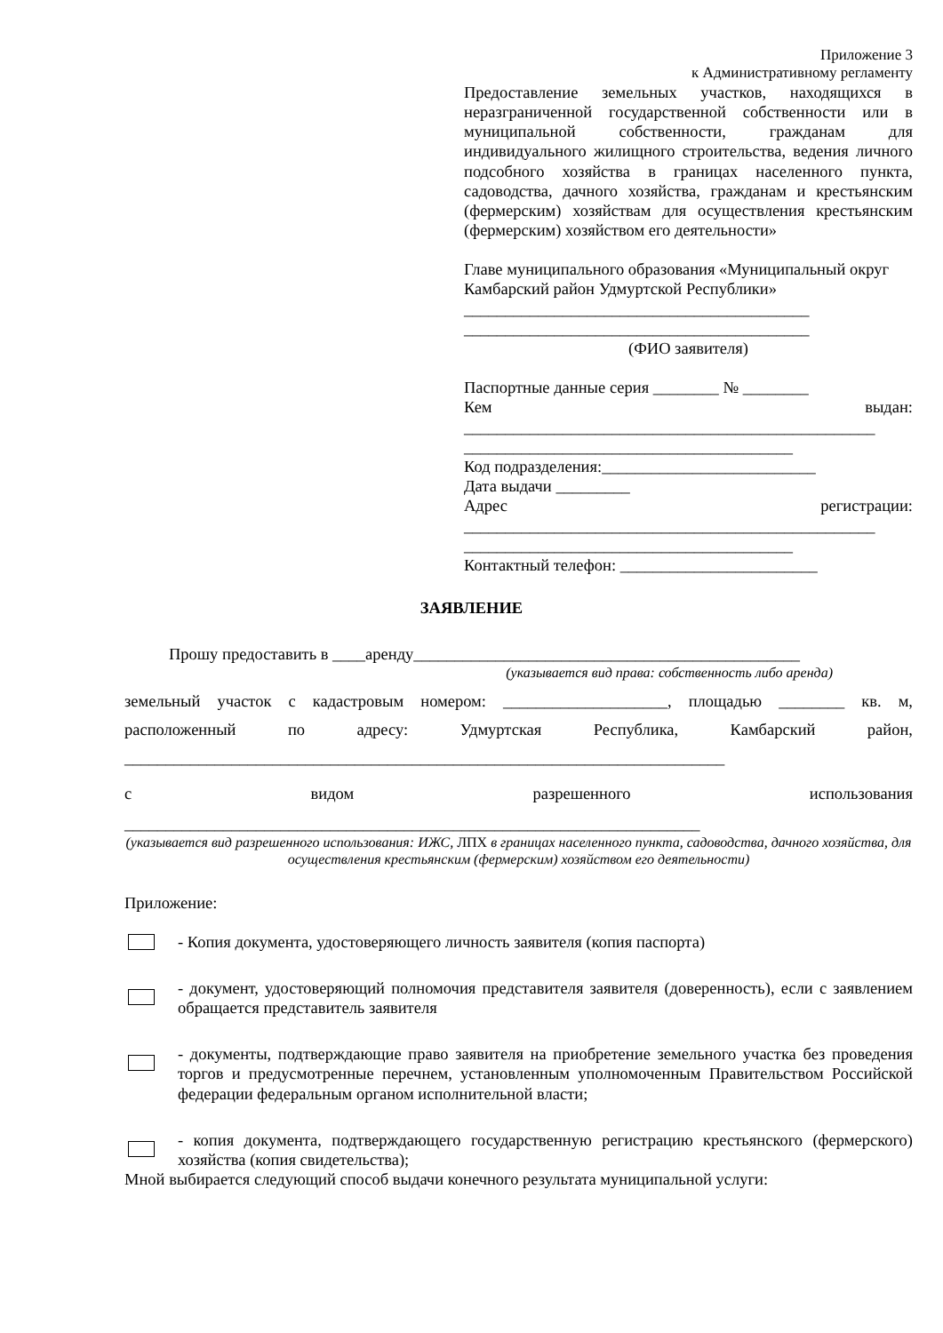Приложение 3
к Административному регламенту
Предоставление земельных участков, находящихся в неразграниченной государственной собственности или в муниципальной собственности, гражданам для индивидуального жилищного строительства, ведения личного подсобного хозяйства в границах населенного пункта, садоводства, дачного хозяйства, гражданам и крестьянским (фермерским) хозяйствам для осуществления крестьянским (фермерским) хозяйством его деятельности»
Главе муниципального образования «Муниципальный округ Камбарский район Удмуртской Республики»
__________________________________________
__________________________________________
(ФИО заявителя)
Паспортные данные серия ________ № ________
Кем выдан:
__________________________________________________
________________________________________
Код подразделения:__________________________
Дата выдачи _________
Адрес регистрации:
__________________________________________________
________________________________________
Контактный телефон: ________________________
ЗАЯВЛЕНИЕ
Прошу предоставить в ____аренду_______________________________________________
(указывается вид права: собственность либо аренда)
земельный участок с кадастровым номером: ____________________, площадью ________ кв. м, расположенный по адресу: Удмуртская Республика, Камбарский район, _________________________________________________________________________
с видом разрешенного использования
______________________________________________________________________
(указывается вид разрешенного использования: ИЖС, ЛПХ в границах населенного пункта, садоводства, дачного хозяйства, для осуществления крестьянским (фермерским) хозяйством его деятельности)
Приложение:
- Копия документа, удостоверяющего личность заявителя (копия паспорта)
- документ, удостоверяющий полномочия представителя заявителя (доверенность), если с заявлением обращается представитель заявителя
- документы, подтверждающие право заявителя на приобретение земельного участка без проведения торгов и предусмотренные перечнем, установленным уполномоченным Правительством Российской федерации федеральным органом исполнительной власти;
- копия документа, подтверждающего государственную регистрацию крестьянского (фермерского) хозяйства (копия свидетельства);
Мной выбирается следующий способ выдачи конечного результата муниципальной услуги: